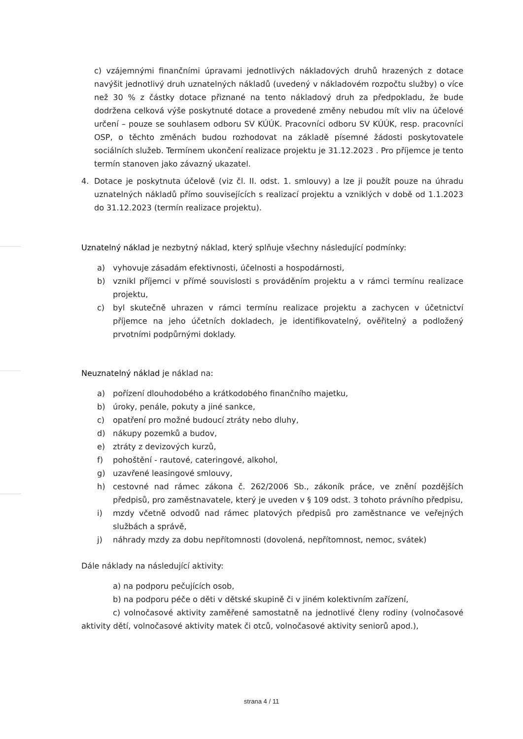c) vzájemnými finančními úpravami jednotlivých nákladových druhů hrazených z dotace navýšit jednotlivý druh uznatelných nákladů (uvedený v nákladovém rozpočtu služby) o více než 30 % z částky dotace přiznané na tento nákladový druh za předpokladu, že bude dodržena celková výše poskytnuté dotace a provedené změny nebudou mít vliv na účelové určení – pouze se souhlasem odboru SV KÚÚK. Pracovníci odboru SV KÚÚK, resp. pracovníci OSP, o těchto změnách budou rozhodovat na základě písemné žádosti poskytovatele sociálních služeb. Termínem ukončení realizace projektu je 31.12.2023 . Pro příjemce je tento termín stanoven jako závazný ukazatel.
4. Dotace je poskytnuta účelově (viz čl. II. odst. 1. smlouvy) a lze ji použít pouze na úhradu uznatelných nákladů přímo souvisejících s realizací projektu a vzniklých v době od 1.1.2023 do 31.12.2023 (termín realizace projektu).
Uznatelný náklad je nezbytný náklad, který splňuje všechny následující podmínky:
a) vyhovuje zásadám efektivnosti, účelnosti a hospodárnosti,
b) vznikl příjemci v přímé souvislosti s prováděním projektu a v rámci termínu realizace projektu,
c) byl skutečně uhrazen v rámci termínu realizace projektu a zachycen v účetnictví příjemce na jeho účetních dokladech, je identifikovatelný, ověřitelný a podložený prvotními podpůrnými doklady.
Neuznatelný náklad je náklad na:
a) pořízení dlouhodobého a krátkodobého finančního majetku,
b) úroky, penále, pokuty a jiné sankce,
c) opatření pro možné budoucí ztráty nebo dluhy,
d) nákupy pozemků a budov,
e) ztráty z devizových kurzů,
f) pohoštění - rautové, cateringové, alkohol,
g) uzavřené leasingové smlouvy,
h) cestovné nad rámec zákona č. 262/2006 Sb., zákoník práce, ve znění pozdějších předpisů, pro zaměstnavatele, který je uveden v § 109 odst. 3 tohoto právního předpisu,
i) mzdy včetně odvodů nad rámec platových předpisů pro zaměstnance ve veřejných službách a správě,
j) náhrady mzdy za dobu nepřítomnosti (dovolená, nepřítomnost, nemoc, svátek)
Dále náklady na následující aktivity:
a) na podporu pečujících osob,
b) na podporu péče o děti v dětské skupině či v jiném kolektivním zařízení,
c) volnočasové aktivity zaměřené samostatně na jednotlivé členy rodiny (volnočasové aktivity dětí, volnočasové aktivity matek či otců, volnočasové aktivity seniorů apod.),
strana 4 / 11